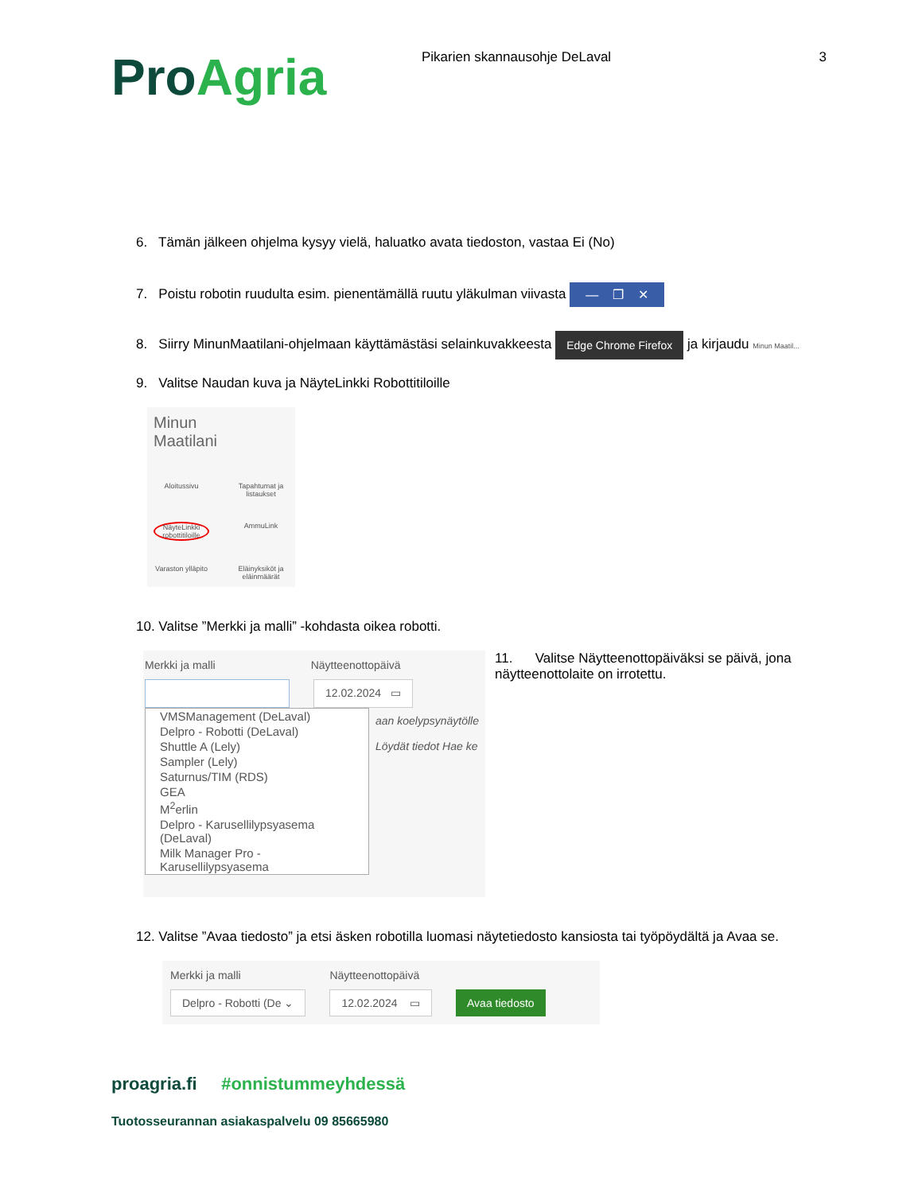ProAgria
Pikarien skannausohje DeLaval 3
6. Tämän jälkeen ohjelma kysyy vielä, haluatko avata tiedoston, vastaa Ei (No)
7. Poistu robotin ruudulta esim. pienentämällä ruutu yläkulman viivasta — ❐ ✕
8. Siirry MinunMaatilani-ohjelmaan käyttämästäsi selainkuvakkeesta Edge Chrome Firefox ja kirjaudu Minun Maatil...
9. Valitse Naudan kuva ja NäyteLinkki Robottitiloille
Minun
Maatilani
Aloitussivu
Tapahtumat ja listaukset
NäyteLinkki robottitiloille
AmmuLink
Varaston ylläpito
Eläinyksiköt ja eläinmäärät
10. Valitse ”Merkki ja malli” -kohdasta oikea robotti.
Merkki ja malli Näytteenottopäivä
12.02.2024 ▭
VMSManagement (DeLaval)
Delpro - Robotti (DeLaval)
Shuttle A (Lely)
Sampler (Lely)
Saturnus/TIM (RDS)
GEA
M<sup>2</sup>erlin
Delpro - Karusellilypsyasema (DeLaval)
Milk Manager Pro - Karusellilypsyasema
aan koelypsynäytölle
Löydät tiedot Hae ke
11. Valitse Näytteenottopäiväksi se päivä, jona näytteenottolaite on irrotettu.
12. Valitse ”Avaa tiedosto” ja etsi äsken robotilla luomasi näytetiedosto kansiosta tai työpöydältä ja Avaa se.
Merkki ja malli
Delpro - Robotti (De ⌄
Näytteenottopäivä
12.02.2024 ▭
Avaa tiedosto
proagria.fi #onnistummeyhdessä
Tuotosseurannan asiakaspalvelu 09 85665980